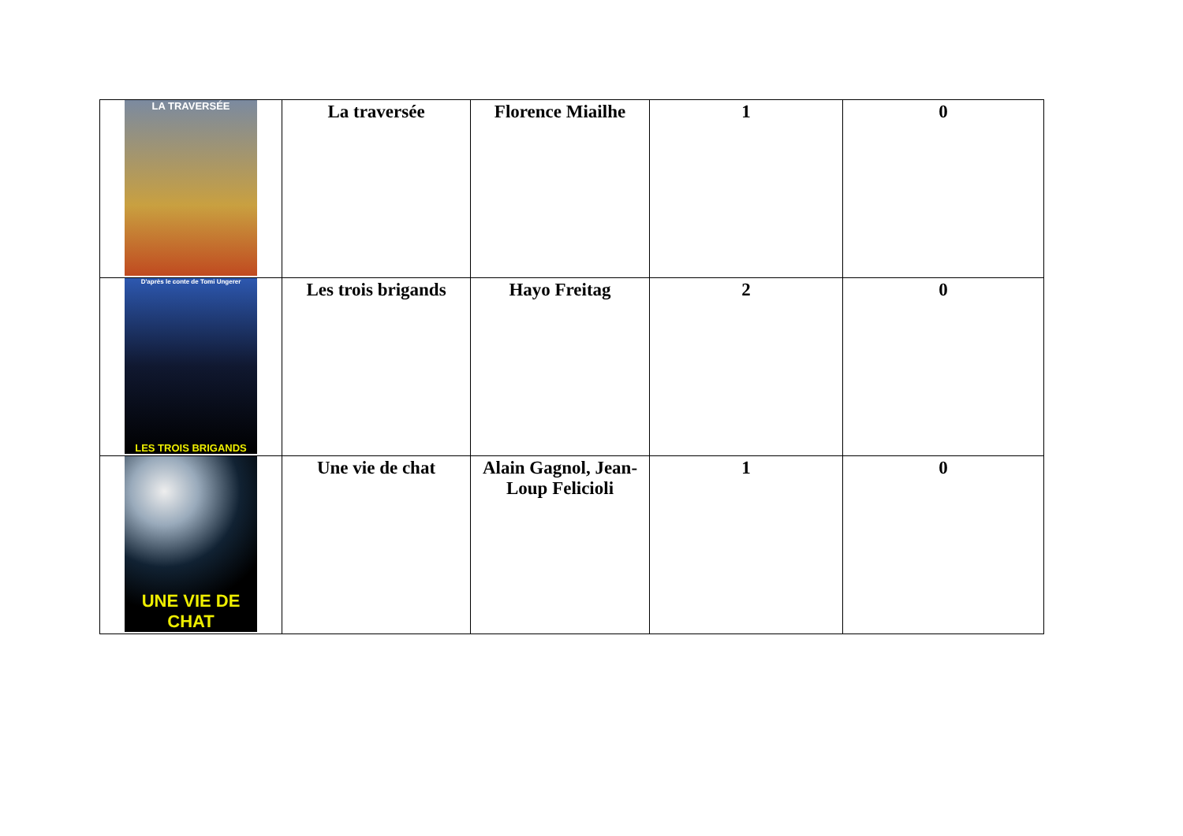| LA TRAVERSÉE | La traversée | Florence Miailhe | 1 | 0 |
| D'après le conte de Tomi Ungerer LES TROIS BRIGANDS | Les trois brigands | Hayo Freitag | 2 | 0 |
| UNE VIE DE CHAT | Une vie de chat | Alain Gagnol, Jean-Loup Felicioli | 1 | 0 |